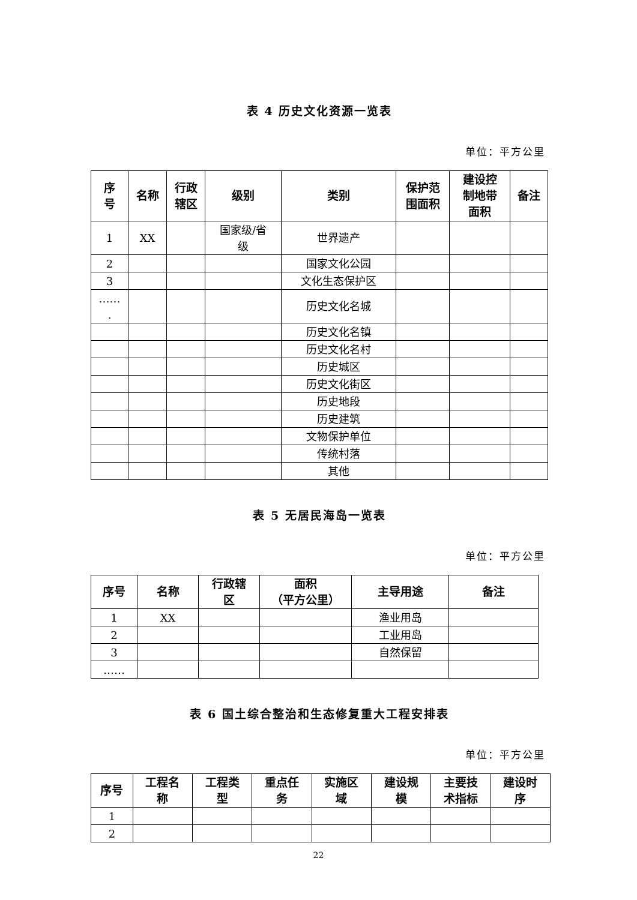表 4 历史文化资源一览表
单位：平方公里
| 序 号 | 名称 | 行政 辖区 | 级别 | 类别 | 保护范 围面积 | 建设控 制地带 面积 | 备注 |
| --- | --- | --- | --- | --- | --- | --- | --- |
| 1 | XX | | 国家级/省 级 | 世界遗产 | | | |
| 2 | | | | 国家文化公园 | | | |
| 3 | | | | 文化生态保护区 | | | |
| …… . | | | | 历史文化名城 | | | |
| | | | | 历史文化名镇 | | | |
| | | | | 历史文化名村 | | | |
| | | | | 历史城区 | | | |
| | | | | 历史文化街区 | | | |
| | | | | 历史地段 | | | |
| | | | | 历史建筑 | | | |
| | | | | 文物保护单位 | | | |
| | | | | 传统村落 | | | |
| | | | | 其他 | | | |
表 5 无居民海岛一览表
单位：平方公里
| 序号 | 名称 | 行政辖 区 | 面积 （平方公里） | 主导用途 | 备注 |
| --- | --- | --- | --- | --- | --- |
| 1 | XX | | | 渔业用岛 | |
| 2 | | | | 工业用岛 | |
| 3 | | | | 自然保留 | |
| …… | | | | | |
表 6 国土综合整治和生态修复重大工程安排表
单位：平方公里
| 序号 | 工程名 称 | 工程类 型 | 重点任 务 | 实施区 域 | 建设规 模 | 主要技 术指标 | 建设时 序 |
| --- | --- | --- | --- | --- | --- | --- | --- |
| 1 | | | | | | | |
| 2 | | | | | | | |
22